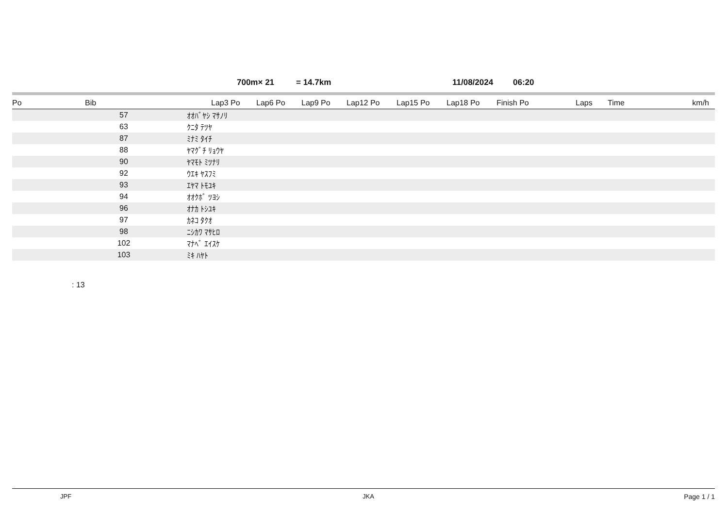700m× 21 = 14.7km 11/08/2024 06:20
| Po | Bib | | Lap3 Po | Lap6 Po | Lap9 Po | Lap12 Po | Lap15 Po | Lap18 Po | Finish Po | Laps | Time | km/h |
| --- | --- | --- | --- | --- | --- | --- | --- | --- | --- | --- | --- | --- |
| | 57 | ｵｵﾊﾞﾔｼ ﾏｻﾉﾘ | | | | | | | | | | |
| | 63 | ｸﾆﾀ ﾃﾂﾔ | | | | | | | | | | |
| | 87 | ﾐﾅﾐ ﾀｲﾁ | | | | | | | | | | |
| | 88 | ﾔﾏｸﾞﾁ ﾘｮｳﾔ | | | | | | | | | | |
| | 90 | ﾔﾏﾓﾄ ﾐﾂﾅﾘ | | | | | | | | | | |
| | 92 | ｳｴｷ ﾔｽﾌﾐ | | | | | | | | | | |
| | 93 | ｴﾔﾏ ﾄﾓﾕｷ | | | | | | | | | | |
| | 94 | ｵｵｸﾎﾞ ﾂﾖｼ | | | | | | | | | | |
| | 96 | ｵﾅｶ ﾄｼﾕｷ | | | | | | | | | | |
| | 97 | ｶﾈｺ ﾀｸｵ | | | | | | | | | | |
| | 98 | ﾆｼｶﾜ ﾏｻﾋﾛ | | | | | | | | | | |
| | 102 | ﾏﾅﾍﾞ ｴｲｽｹ | | | | | | | | | | |
| | 103 | ﾐｷ ﾊﾔﾄ | | | | | | | | | | |
: 13
JPF JKA Page 1 / 1